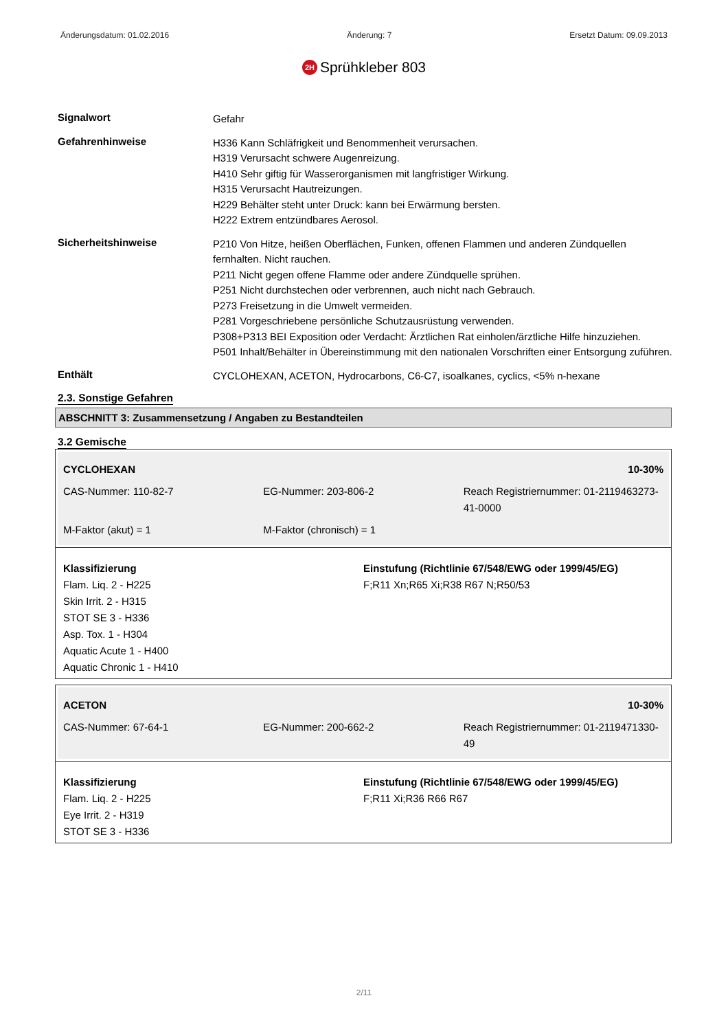Änderungsdatum: 01.02.2016 Änderung: 7 Ersetzt Datum: 09.09.2013
2H Sprühkleber 803
Signalwort
Gefahr
Gefahrenhinweise
H336 Kann Schläfrigkeit und Benommenheit verursachen.
H319 Verursacht schwere Augenreizung.
H410 Sehr giftig für Wasserorganismen mit langfristiger Wirkung.
H315 Verursacht Hautreizungen.
H229 Behälter steht unter Druck: kann bei Erwärmung bersten.
H222 Extrem entzündbares Aerosol.
Sicherheitshinweise
P210 Von Hitze, heißen Oberflächen, Funken, offenen Flammen und anderen Zündquellen fernhalten. Nicht rauchen.
P211 Nicht gegen offene Flamme oder andere Zündquelle sprühen.
P251 Nicht durchstechen oder verbrennen, auch nicht nach Gebrauch.
P273 Freisetzung in die Umwelt vermeiden.
P281 Vorgeschriebene persönliche Schutzausrüstung verwenden.
P308+P313 BEI Exposition oder Verdacht: Ärztlichen Rat einholen/ärztliche Hilfe hinzuziehen.
P501 Inhalt/Behälter in Übereinstimmung mit den nationalen Vorschriften einer Entsorgung zuführen.
Enthält
CYCLOHEXAN, ACETON, Hydrocarbons, C6-C7, isoalkanes, cyclics, <5% n-hexane
2.3. Sonstige Gefahren
ABSCHNITT 3: Zusammensetzung / Angaben zu Bestandteilen
3.2 Gemische
| CYCLOHEXAN | | 10-30% |
| CAS-Nummer: 110-82-7 | EG-Nummer: 203-806-2 | Reach Registriernummer: 01-2119463273-41-0000 |
| M-Faktor (akut) = 1 | M-Faktor (chronisch) = 1 | |
Klassifizierung
Flam. Liq. 2 - H225
Skin Irrit. 2 - H315
STOT SE 3 - H336
Asp. Tox. 1 - H304
Aquatic Acute 1 - H400
Aquatic Chronic 1 - H410
Einstufung (Richtlinie 67/548/EWG oder 1999/45/EG)
F;R11 Xn;R65 Xi;R38 R67 N;R50/53
| ACETON | | 10-30% |
| CAS-Nummer: 67-64-1 | EG-Nummer: 200-662-2 | Reach Registriernummer: 01-2119471330-49 |
Klassifizierung
Flam. Liq. 2 - H225
Eye Irrit. 2 - H319
STOT SE 3 - H336
Einstufung (Richtlinie 67/548/EWG oder 1999/45/EG)
F;R11 Xi;R36 R66 R67
2/11